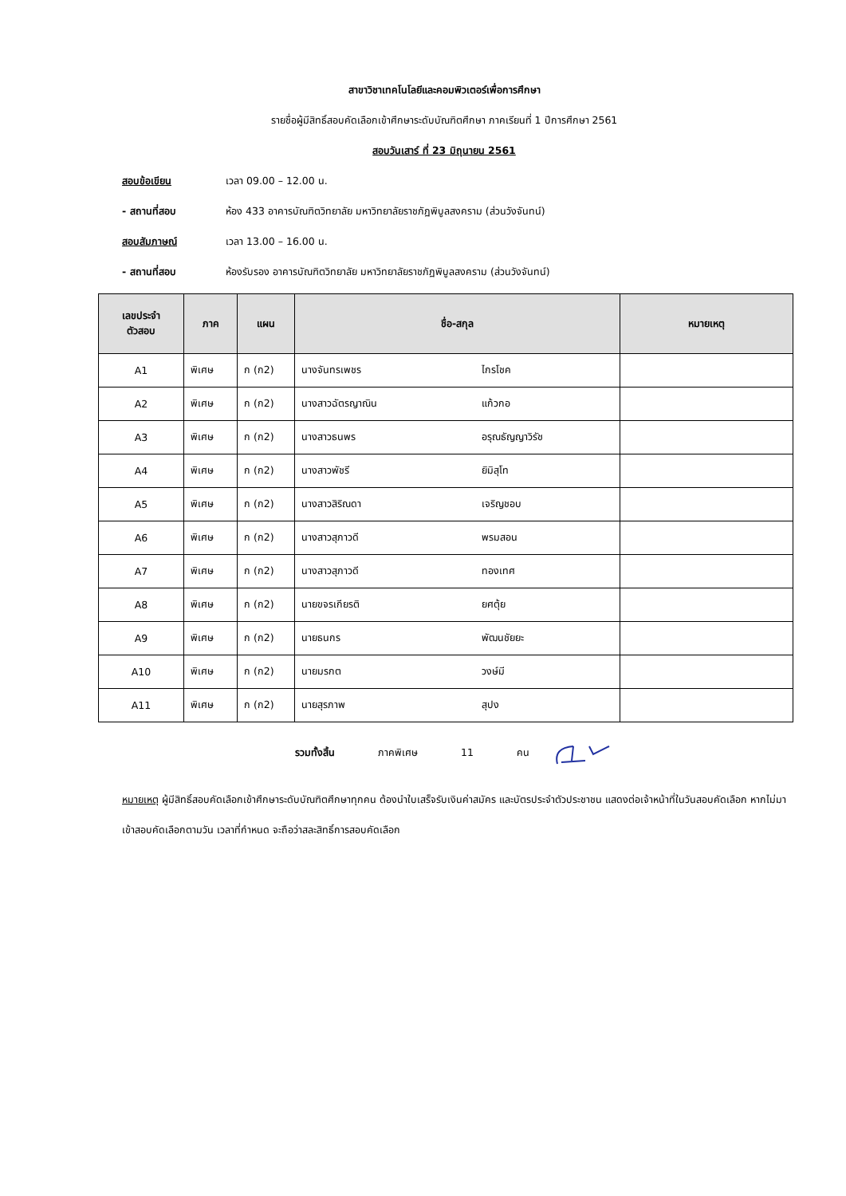สาขาวิชาเทคโนโลยีและคอมพิวเตอร์เพื่อการศึกษา
รายชื่อผู้มีสิทธิ์สอบคัดเลือกเข้าศึกษาระดับบัณฑิตศึกษา ภาคเรียนที่ 1 ปีการศึกษา 2561
สอบวันเสาร์ ที่ 23 มิถุนายน 2561
สอบข้อเขียน เวลา 09.00 – 12.00 น.
- สถานที่สอบ ห้อง 433 อาคารบัณฑิตวิทยาลัย มหาวิทยาลัยราชภัฏพิบูลสงคราม (ส่วนวังจันทน์)
สอบสัมภาษณ์ เวลา 13.00 – 16.00 น.
- สถานที่สอบ ห้องรับรอง อาคารบัณฑิตวิทยาลัย มหาวิทยาลัยราชภัฏพิบูลสงคราม (ส่วนวังจันทน์)
| เลขประจำ ตัวสอบ | ภาค | แผน | ชื่อ-สกุล | | หมายเหตุ |
| --- | --- | --- | --- | --- | --- |
| A1 | พิเศษ | ก (ก2) | นางจันทรเพชร | ไกรโชค | |
| A2 | พิเศษ | ก (ก2) | นางสาวฉัตรญาณิน | แก้วกอ | |
| A3 | พิเศษ | ก (ก2) | นางสาวธนพร | อรุณธัญญาวิรัช | |
| A4 | พิเศษ | ก (ก2) | นางสาวพัชรี | ยิมิสุโท | |
| A5 | พิเศษ | ก (ก2) | นางสาวสิริณดา | เจริญชอบ | |
| A6 | พิเศษ | ก (ก2) | นางสาวสุภาวดี | พรมสอน | |
| A7 | พิเศษ | ก (ก2) | นางสาวสุภาวดี | ทองเทศ | |
| A8 | พิเศษ | ก (ก2) | นายขจรเกียรติ | ยศตุ้ย | |
| A9 | พิเศษ | ก (ก2) | นายธนกร | พัฒนชัยยะ | |
| A10 | พิเศษ | ก (ก2) | นายมรกต | วงษ์มี | |
| A11 | พิเศษ | ก (ก2) | นายสุรภาพ | สุปง | |
รวมทั้งสิ้น ภาคพิเศษ 11 คน
หมายเหตุ ผู้มีสิทธิ์สอบคัดเลือกเข้าศึกษาระดับบัณฑิตศึกษาทุกคน ต้องนำใบเสร็จรับเงินค่าสมัคร และบัตรประจำตัวประชาชน แสดงต่อเจ้าหน้าที่ในวันสอบคัดเลือก หากไม่มาเข้าสอบคัดเลือกตามวัน เวลาที่กำหนด จะถือว่าสละสิทธิ์การสอบคัดเลือก